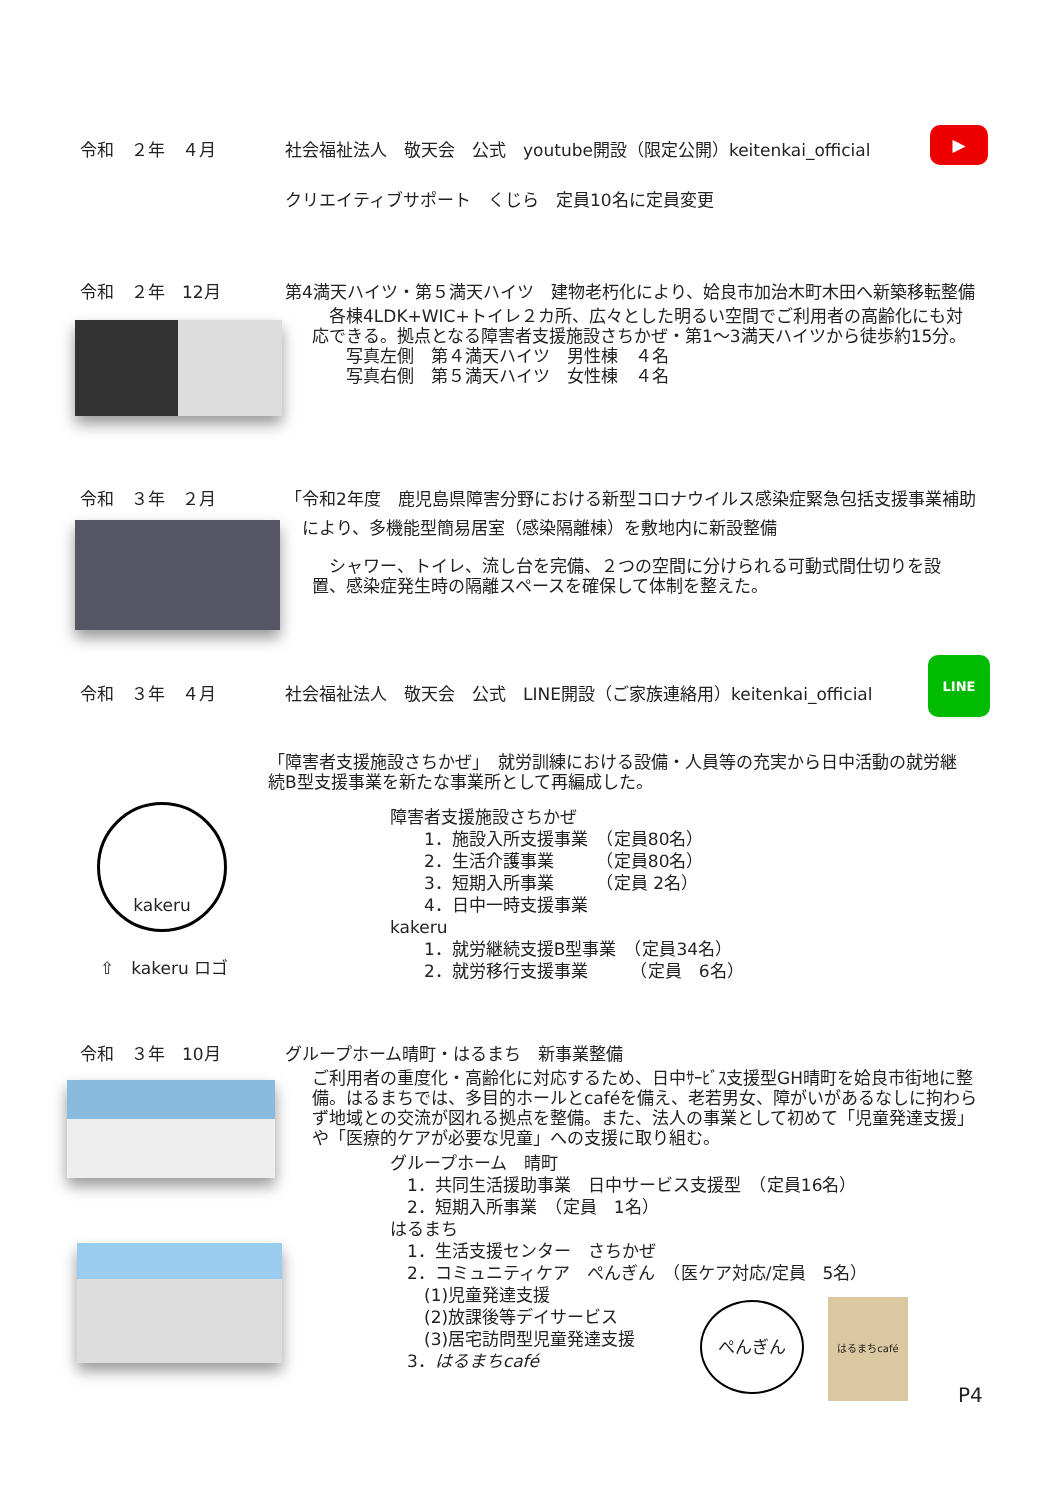令和　２年　４月 社会福祉法人　敬天会　公式　youtube開設（限定公開）keitenkai_official
▶
クリエイティブサポート　くじら　定員10名に定員変更
令和　２年　12月 第4満天ハイツ・第５満天ハイツ　建物老朽化により、姶良市加治木町木田へ新築移転整備
　各棟4LDK+WIC+トイレ２カ所、広々とした明るい空間でご利用者の高齢化にも対応できる。拠点となる障害者支援施設さちかぜ・第1～3満天ハイツから徒歩約15分。
　　写真左側　第４満天ハイツ　男性棟　４名
　　写真右側　第５満天ハイツ　女性棟　４名
令和　３年　２月 「令和2年度　鹿児島県障害分野における新型コロナウイルス感染症緊急包括支援事業補助
により、多機能型簡易居室（感染隔離棟）を敷地内に新設整備
　シャワー、トイレ、流し台を完備、２つの空間に分けられる可動式間仕切りを設置、感染症発生時の隔離スペースを確保して体制を整えた。
令和　３年　４月 社会福祉法人　敬天会　公式　LINE開設（ご家族連絡用）keitenkai_official
LINE
「障害者支援施設さちかぜ」　就労訓練における設備・人員等の充実から日中活動の就労継続B型支援事業を新たな事業所として再編成した。
kakeru
⇧　kakeru ロゴ
障害者支援施設さちかぜ
　　1．施設入所支援事業　（定員80名）
　　2．生活介護事業　　　（定員80名）
　　3．短期入所事業　　　（定員 2名）
　　4．日中一時支援事業
kakeru
　　1．就労継続支援B型事業　（定員34名）
　　2．就労移行支援事業　　　（定員　6名）
令和　３年　10月 グループホーム晴町・はるまち　新事業整備
ご利用者の重度化・高齢化に対応するため、日中ｻｰﾋﾞｽ支援型GH晴町を姶良市街地に整備。はるまちでは、多目的ホールとcaféを備え、老若男女、障がいがあるなしに拘わらず地域との交流が図れる拠点を整備。また、法人の事業として初めて「児童発達支援」や「医療的ケアが必要な児童」への支援に取り組む。
グループホーム　晴町
　1．共同生活援助事業　日中サービス支援型　（定員16名）
　2．短期入所事業　（定員　1名）
はるまち
　1．生活支援センター　さちかぜ
　2．コミュニティケア　ぺんぎん　（医ケア対応/定員　5名）
　　(1)児童発達支援
　　(2)放課後等デイサービス
　　(3)居宅訪問型児童発達支援
　3．はるまちcafé
ぺんぎん はるまちcafé
P4